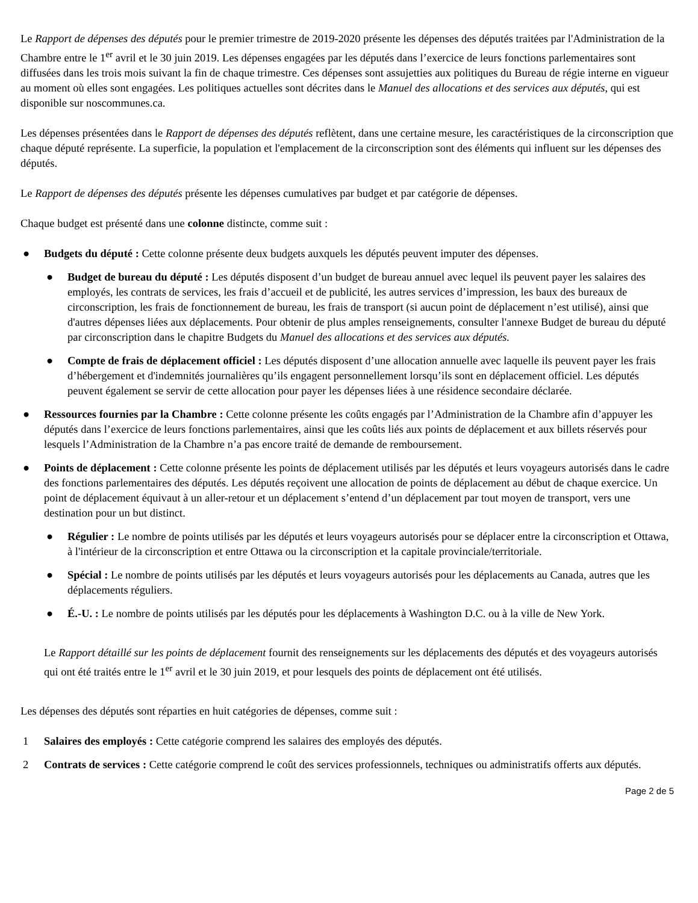Le Rapport de dépenses des députés pour le premier trimestre de 2019-2020 présente les dépenses des députés traitées par l'Administration de la Chambre entre le 1<sup>er</sup> avril et le 30 juin 2019. Les dépenses engagées par les députés dans l’exercice de leurs fonctions parlementaires sont diffusées dans les trois mois suivant la fin de chaque trimestre. Ces dépenses sont assujetties aux politiques du Bureau de régie interne en vigueur au moment où elles sont engagées. Les politiques actuelles sont décrites dans le Manuel des allocations et des services aux députés, qui est disponible sur noscommunes.ca.
Les dépenses présentées dans le Rapport de dépenses des députés reflètent, dans une certaine mesure, les caractéristiques de la circonscription que chaque député représente. La superficie, la population et l'emplacement de la circonscription sont des éléments qui influent sur les dépenses des députés.
Le Rapport de dépenses des députés présente les dépenses cumulatives par budget et par catégorie de dépenses.
Chaque budget est présenté dans une colonne distincte, comme suit :
● Budgets du député : Cette colonne présente deux budgets auxquels les députés peuvent imputer des dépenses.
● Budget de bureau du député : Les députés disposent d’un budget de bureau annuel avec lequel ils peuvent payer les salaires des employés, les contrats de services, les frais d’accueil et de publicité, les autres services d’impression, les baux des bureaux de circonscription, les frais de fonctionnement de bureau, les frais de transport (si aucun point de déplacement n’est utilisé), ainsi que d'autres dépenses liées aux déplacements. Pour obtenir de plus amples renseignements, consulter l'annexe Budget de bureau du député par circonscription dans le chapitre Budgets du Manuel des allocations et des services aux députés.
● Compte de frais de déplacement officiel : Les députés disposent d’une allocation annuelle avec laquelle ils peuvent payer les frais d’hébergement et d'indemnités journalières qu’ils engagent personnellement lorsqu’ils sont en déplacement officiel. Les députés peuvent également se servir de cette allocation pour payer les dépenses liées à une résidence secondaire déclarée.
● Ressources fournies par la Chambre : Cette colonne présente les coûts engagés par l’Administration de la Chambre afin d’appuyer les députés dans l’exercice de leurs fonctions parlementaires, ainsi que les coûts liés aux points de déplacement et aux billets réservés pour lesquels l’Administration de la Chambre n’a pas encore traité de demande de remboursement.
● Points de déplacement : Cette colonne présente les points de déplacement utilisés par les députés et leurs voyageurs autorisés dans le cadre des fonctions parlementaires des députés. Les députés reçoivent une allocation de points de déplacement au début de chaque exercice. Un point de déplacement équivaut à un aller-retour et un déplacement s’entend d’un déplacement par tout moyen de transport, vers une destination pour un but distinct.
● Régulier : Le nombre de points utilisés par les députés et leurs voyageurs autorisés pour se déplacer entre la circonscription et Ottawa, à l'intérieur de la circonscription et entre Ottawa ou la circonscription et la capitale provinciale/territoriale.
● Spécial : Le nombre de points utilisés par les députés et leurs voyageurs autorisés pour les déplacements au Canada, autres que les déplacements réguliers.
● É.-U. : Le nombre de points utilisés par les députés pour les déplacements à Washington D.C. ou à la ville de New York.
Le Rapport détaillé sur les points de déplacement fournit des renseignements sur les déplacements des députés et des voyageurs autorisés qui ont été traités entre le 1<sup>er</sup> avril et le 30 juin 2019, et pour lesquels des points de déplacement ont été utilisés.
Les dépenses des députés sont réparties en huit catégories de dépenses, comme suit :
1 Salaires des employés : Cette catégorie comprend les salaires des employés des députés.
2 Contrats de services : Cette catégorie comprend le coût des services professionnels, techniques ou administratifs offerts aux députés.
Page 2 de 5